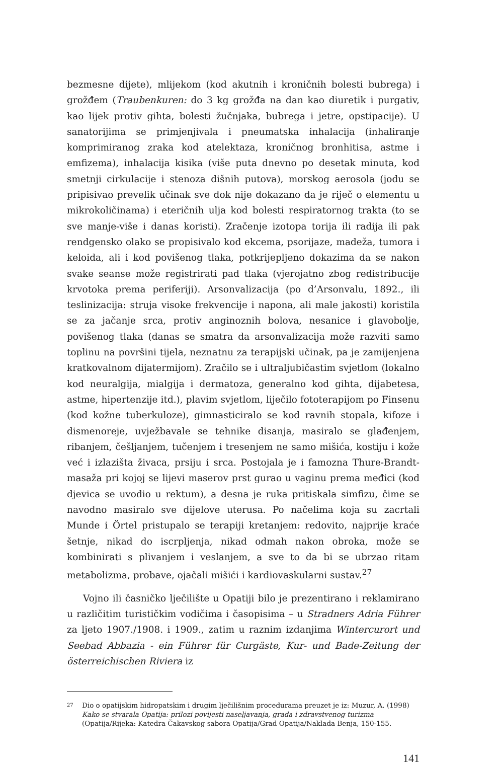bezmesne dijete), mlijekom (kod akutnih i kroničnih bolesti bubrega) i grožđem (Traubenkuren: do 3 kg grožđa na dan kao diuretik i purgativ, kao lijek protiv gihta, bolesti žučnjaka, bubrega i jetre, opstipacije). U sanatorijima se primjenjivala i pneumatska inhalacija (inhaliranje komprimiranog zraka kod atelektaza, kroničnog bronhitisa, astme i emfizema), inhalacija kisika (više puta dnevno po desetak minuta, kod smetnji cirkulacije i stenoza dišnih putova), morskog aerosola (jodu se pripisivao prevelik učinak sve dok nije dokazano da je riječ o elementu u mikrokoličinama) i eteričnih ulja kod bolesti respiratornog trakta (to se sve manje-više i danas koristi). Zračenje izotopa torija ili radija ili pak rendgensko olako se propisivalo kod ekcema, psorijaze, madeža, tumora i keloida, ali i kod povišenog tlaka, potkrijepljeno dokazima da se nakon svake seanse može registrirati pad tlaka (vjerojatno zbog redistribucije krvotoka prema periferiji). Arsonvalizacija (po d’Arsonvalu, 1892., ili teslinizacija: struja visoke frekvencije i napona, ali male jakosti) koristila se za jačanje srca, protiv anginoznih bolova, nesanice i glavobolje, povišenog tlaka (danas se smatra da arsonvalizacija može razviti samo toplinu na površini tijela, neznatnu za terapijski učinak, pa je zamijenjena kratkovalnom dijatermijom). Zračilo se i ultraljubičastim svjetlom (lokalno kod neuralgija, mialgija i dermatoza, generalno kod gihta, dijabetesa, astme, hipertenzije itd.), plavim svjetlom, liječilo fototerapijom po Finsenu (kod kožne tuberkuloze), gimnasticiralo se kod ravnih stopala, kifoze i dismenoreje, uvježbavale se tehnike disanja, masiralo se glađenjem, ribanjem, češljanjem, tučenjem i tresenjem ne samo mišića, kostiju i kože već i izlazišta živaca, prsiju i srca. Postojala je i famozna Thure-Brandt-masaža pri kojoj se lijevi maserov prst gurao u vaginu prema međici (kod djevica se uvodio u rektum), a desna je ruka pritiskala simfizu, čime se navodno masiralo sve dijelove uterusa. Po načelima koja su zacrtali Munde i Örtel pristupalo se terapiji kretanjem: redovito, najprije kraće šetnje, nikad do iscrpljenja, nikad odmah nakon obroka, može se kombinirati s plivanjem i veslanjem, a sve to da bi se ubrzao ritam metabolizma, probave, ojačali mišići i kardiovaskularni sustav.<sup>27</sup>
Vojno ili časničko lječilište u Opatiji bilo je prezentirano i reklamirano u različitim turističkim vodičima i časopisima – u Stradners Adria Führer za ljeto 1907./1908. i 1909., zatim u raznim izdanjima Wintercurort und Seebad Abbazia - ein Führer für Curgäste, Kur- und Bade-Zeitung der österreichischen Riviera iz
27 Dio o opatijskim hidropatskim i drugim lječilišnim procedurama preuzet je iz: Muzur, A. (1998) Kako se stvarala Opatija: prilozi povijesti naseljavanja, grada i zdravstvenog turizma (Opatija/Rijeka: Katedra Čakavskog sabora Opatija/Grad Opatija/Naklada Benja, 150-155.
141